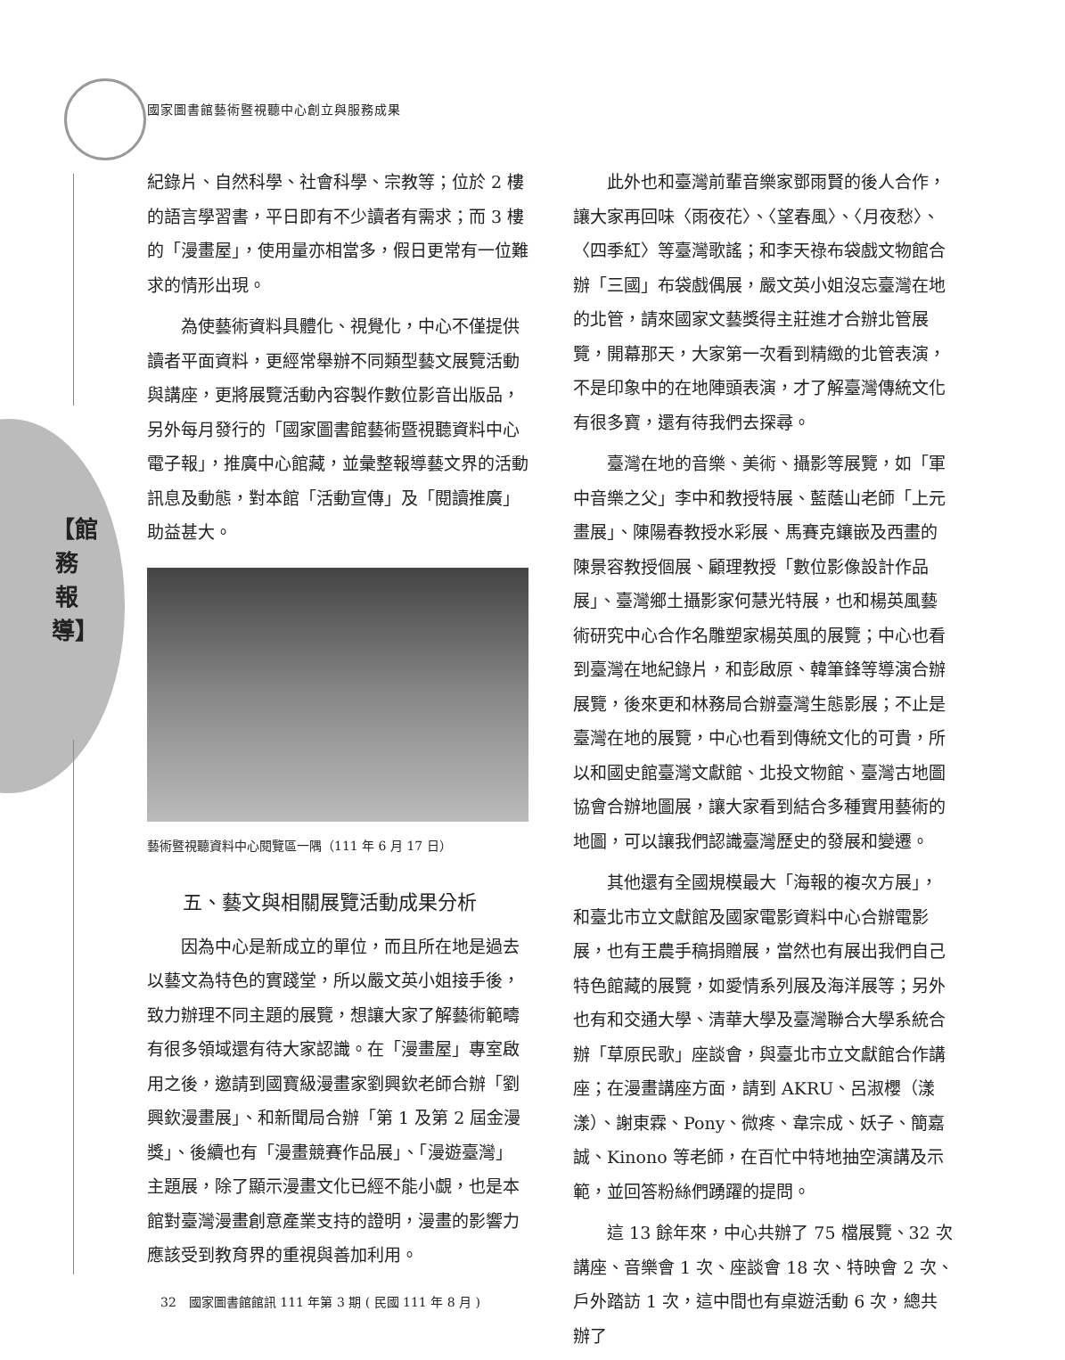國家圖書館藝術暨視聽中心創立與服務成果
【館務報導】
紀錄片、自然科學、社會科學、宗教等；位於 2 樓的語言學習書，平日即有不少讀者有需求；而 3 樓的「漫畫屋」，使用量亦相當多，假日更常有一位難求的情形出現。
為使藝術資料具體化、視覺化，中心不僅提供讀者平面資料，更經常舉辦不同類型藝文展覽活動與講座，更將展覽活動內容製作數位影音出版品，另外每月發行的「國家圖書館藝術暨視聽資料中心電子報」，推廣中心館藏，並彙整報導藝文界的活動訊息及動態，對本館「活動宣傳」及「閱讀推廣」助益甚大。
藝術暨視聽資料中心閱覽區一隅（111 年 6 月 17 日）
五、藝文與相關展覽活動成果分析
因為中心是新成立的單位，而且所在地是過去以藝文為特色的實踐堂，所以嚴文英小姐接手後，致力辦理不同主題的展覽，想讓大家了解藝術範疇有很多領域還有待大家認識。在「漫畫屋」專室啟用之後，邀請到國寶級漫畫家劉興欽老師合辦「劉興欽漫畫展」、和新聞局合辦「第 1 及第 2 屆金漫獎」、後續也有「漫畫競賽作品展」、「漫遊臺灣」主題展，除了顯示漫畫文化已經不能小覷，也是本館對臺灣漫畫創意產業支持的證明，漫畫的影響力應該受到教育界的重視與善加利用。
此外也和臺灣前輩音樂家鄧雨賢的後人合作，讓大家再回味〈雨夜花〉、〈望春風〉、〈月夜愁〉、〈四季紅〉等臺灣歌謠；和李天祿布袋戲文物館合辦「三國」布袋戲偶展，嚴文英小姐沒忘臺灣在地的北管，請來國家文藝獎得主莊進才合辦北管展覽，開幕那天，大家第一次看到精緻的北管表演，不是印象中的在地陣頭表演，才了解臺灣傳統文化有很多寶，還有待我們去探尋。
臺灣在地的音樂、美術、攝影等展覽，如「軍中音樂之父」李中和教授特展、藍蔭山老師「上元畫展」、陳陽春教授水彩展、馬賽克鑲嵌及西畫的陳景容教授個展、顧理教授「數位影像設計作品展」、臺灣鄉土攝影家何慧光特展，也和楊英風藝術研究中心合作名雕塑家楊英風的展覽；中心也看到臺灣在地紀錄片，和彭啟原、韓筆鋒等導演合辦展覽，後來更和林務局合辦臺灣生態影展；不止是臺灣在地的展覽，中心也看到傳統文化的可貴，所以和國史館臺灣文獻館、北投文物館、臺灣古地圖協會合辦地圖展，讓大家看到結合多種實用藝術的地圖，可以讓我們認識臺灣歷史的發展和變遷。
其他還有全國規模最大「海報的複次方展」，和臺北市立文獻館及國家電影資料中心合辦電影展，也有王農手稿捐贈展，當然也有展出我們自己特色館藏的展覽，如愛情系列展及海洋展等；另外也有和交通大學、清華大學及臺灣聯合大學系統合辦「草原民歌」座談會，與臺北市立文獻館合作講座；在漫畫講座方面，請到 AKRU、呂淑櫻（漾漾）、謝東霖、Pony、微疼、韋宗成、妖子、簡嘉誠、Kinono 等老師，在百忙中特地抽空演講及示範，並回答粉絲們踴躍的提問。
這 13 餘年來，中心共辦了 75 檔展覽、32 次講座、音樂會 1 次、座談會 18 次、特映會 2 次、戶外踏訪 1 次，這中間也有桌遊活動 6 次，總共辦了
32　國家圖書館館訊 111 年第 3 期 ( 民國 111 年 8 月 )